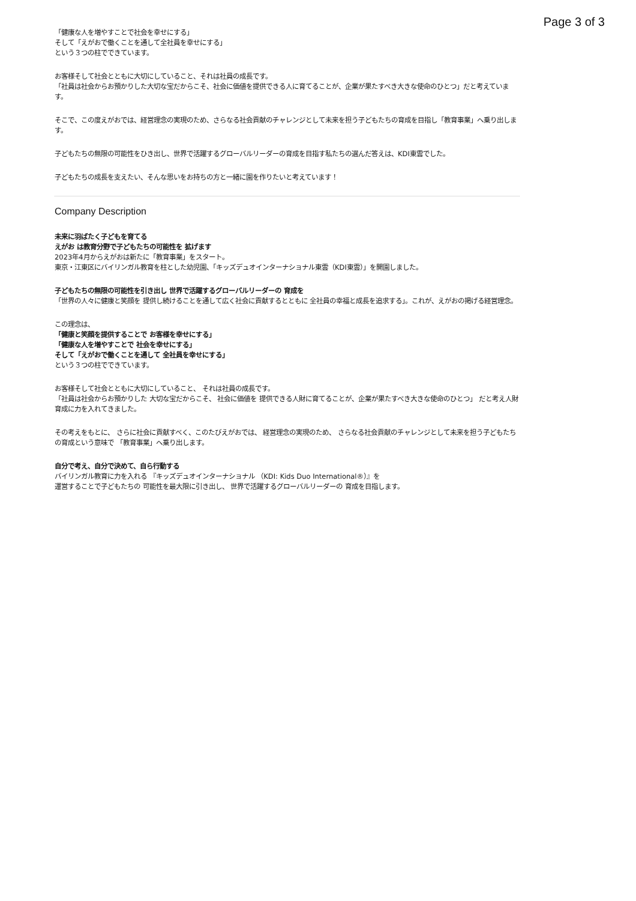Page 3 of 3
「健康な人を増やすことで社会を幸せにする」
そして「えがおで働くことを通して全社員を幸せにする」
という３つの柱でできています。
お客様そして社会とともに大切にしていること、それは社員の成長です。
「社員は社会からお預かりした大切な宝だからこそ、社会に価値を提供できる人に育てることが、企業が果たすべき大きな使命のひとつ」だと考えています。
そこで、この度えがおでは、経営理念の実現のため、さらなる社会貢献のチャレンジとして未来を担う子どもたちの育成を目指し「教育事業」へ乗り出します。
子どもたちの無限の可能性をひき出し、世界で活躍するグローバルリーダーの育成を目指す私たちの選んだ答えは、KDI東雲でした。
子どもたちの成長を支えたい、そんな思いをお持ちの方と一緒に園を作りたいと考えています！
Company Description
未来に羽ばたく子どもを育てる
えがお は教育分野で子どもたちの可能性を 拡げます
2023年4月からえがおは新たに「教育事業」をスタート。
東京・江東区にバイリンガル教育を柱とした幼児園、「キッズデュオインターナショナル東雲（KDI東雲）」を開園しました。
子どもたちの無限の可能性を引き出し 世界で活躍するグローバルリーダーの 育成を
「世界の人々に健康と笑顔を 提供し続けることを通して広く社会に貢献するとともに 全社員の幸福と成長を追求する」。これが、えがおの掲げる経営理念。
この理念は、
「健康と笑顔を提供することで お客様を幸せにする」
「健康な人を増やすことで 社会を幸せにする」
そして「えがおで働くことを通して 全社員を幸せにする」
という３つの柱でできています。
お客様そして社会とともに大切にしていること、 それは社員の成長です。
「社員は社会からお預かりした 大切な宝だからこそ、 社会に価値を 提供できる人財に育てることが、企業が果たすべき大きな使命のひとつ」 だと考え人財育成に力を入れてきました。
その考えをもとに、 さらに社会に貢献すべく、このたびえがおでは、 経営理念の実現のため、 さらなる社会貢献のチャレンジとして未来を担う子どもたちの育成という意味で 「教育事業」へ乗り出します。
自分で考え、自分で決めて、自ら行動する
バイリンガル教育に力を入れる 『キッズデュオインターナショナル （KDI: Kids Duo International®）』を
運営することで子どもたちの 可能性を最大限に引き出し、 世界で活躍するグローバルリーダーの 育成を目指します。